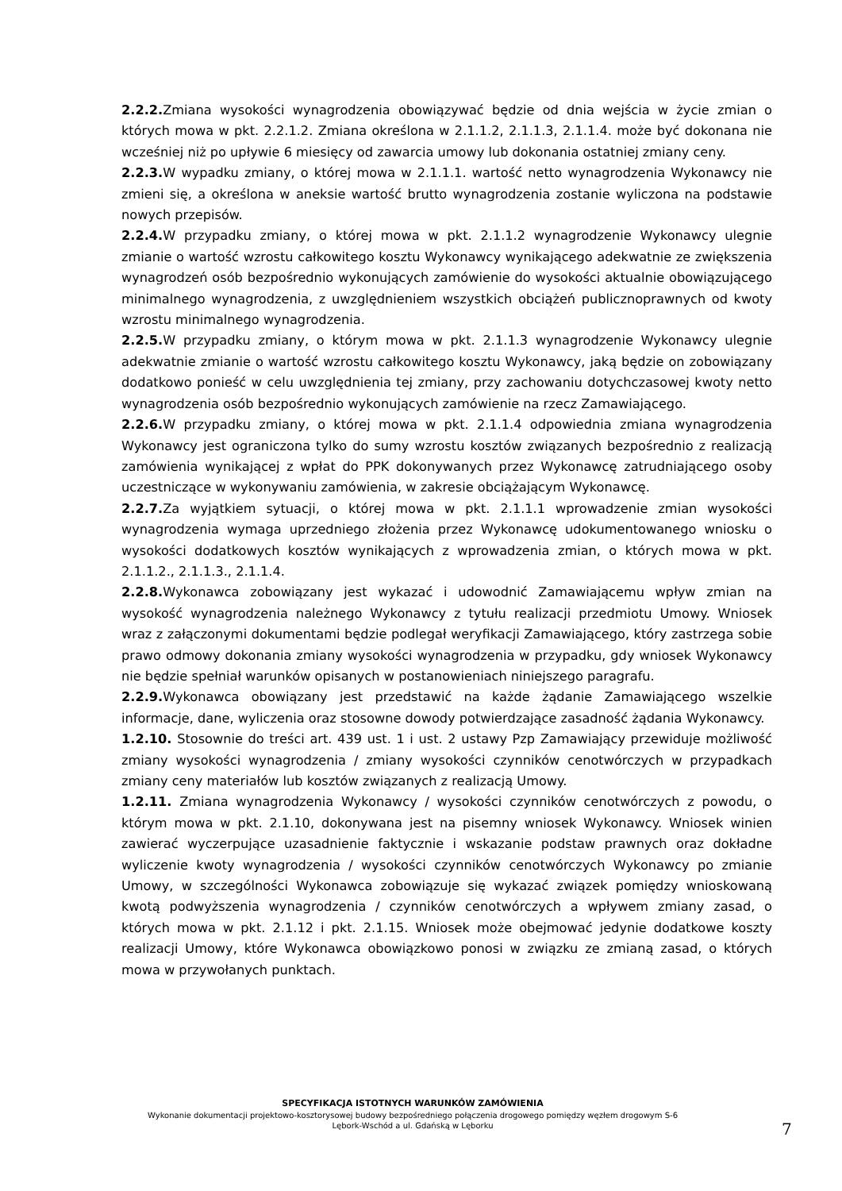2.2.2. Zmiana wysokości wynagrodzenia obowiązywać będzie od dnia wejścia w życie zmian o których mowa w pkt. 2.2.1.2. Zmiana określona w 2.1.1.2, 2.1.1.3, 2.1.1.4. może być dokonana nie wcześniej niż po upływie 6 miesięcy od zawarcia umowy lub dokonania ostatniej zmiany ceny.
2.2.3. W wypadku zmiany, o której mowa w 2.1.1.1. wartość netto wynagrodzenia Wykonawcy nie zmieni się, a określona w aneksie wartość brutto wynagrodzenia zostanie wyliczona na podstawie nowych przepisów.
2.2.4. W przypadku zmiany, o której mowa w pkt. 2.1.1.2 wynagrodzenie Wykonawcy ulegnie zmianie o wartość wzrostu całkowitego kosztu Wykonawcy wynikającego adekwatnie ze zwiększenia wynagrodzeń osób bezpośrednio wykonujących zamówienie do wysokości aktualnie obowiązującego minimalnego wynagrodzenia, z uwzględnieniem wszystkich obciążeń publicznoprawnych od kwoty wzrostu minimalnego wynagrodzenia.
2.2.5. W przypadku zmiany, o którym mowa w pkt. 2.1.1.3 wynagrodzenie Wykonawcy ulegnie adekwatnie zmianie o wartość wzrostu całkowitego kosztu Wykonawcy, jaką będzie on zobowiązany dodatkowo ponieść w celu uwzględnienia tej zmiany, przy zachowaniu dotychczasowej kwoty netto wynagrodzenia osób bezpośrednio wykonujących zamówienie na rzecz Zamawiającego.
2.2.6. W przypadku zmiany, o której mowa w pkt. 2.1.1.4 odpowiednia zmiana wynagrodzenia Wykonawcy jest ograniczona tylko do sumy wzrostu kosztów związanych bezpośrednio z realizacją zamówienia wynikającej z wpłat do PPK dokonywanych przez Wykonawcę zatrudniającego osoby uczestniczące w wykonywaniu zamówienia, w zakresie obciążającym Wykonawcę.
2.2.7. Za wyjątkiem sytuacji, o której mowa w pkt. 2.1.1.1 wprowadzenie zmian wysokości wynagrodzenia wymaga uprzedniego złożenia przez Wykonawcę udokumentowanego wniosku o wysokości dodatkowych kosztów wynikających z wprowadzenia zmian, o których mowa w pkt. 2.1.1.2., 2.1.1.3., 2.1.1.4.
2.2.8. Wykonawca zobowiązany jest wykazać i udowodnić Zamawiającemu wpływ zmian na wysokość wynagrodzenia należnego Wykonawcy z tytułu realizacji przedmiotu Umowy. Wniosek wraz z załączonymi dokumentami będzie podlegał weryfikacji Zamawiającego, który zastrzega sobie prawo odmowy dokonania zmiany wysokości wynagrodzenia w przypadku, gdy wniosek Wykonawcy nie będzie spełniał warunków opisanych w postanowieniach niniejszego paragrafu.
2.2.9. Wykonawca obowiązany jest przedstawić na każde żądanie Zamawiającego wszelkie informacje, dane, wyliczenia oraz stosowne dowody potwierdzające zasadność żądania Wykonawcy.
1.2.10. Stosownie do treści art. 439 ust. 1 i ust. 2 ustawy Pzp Zamawiający przewiduje możliwość zmiany wysokości wynagrodzenia / zmiany wysokości czynników cenotwórczych w przypadkach zmiany ceny materiałów lub kosztów związanych z realizacją Umowy.
1.2.11. Zmiana wynagrodzenia Wykonawcy / wysokości czynników cenotwórczych z powodu, o którym mowa w pkt. 2.1.10, dokonywana jest na pisemny wniosek Wykonawcy. Wniosek winien zawierać wyczerpujące uzasadnienie faktycznie i wskazanie podstaw prawnych oraz dokładne wyliczenie kwoty wynagrodzenia / wysokości czynników cenotwórczych Wykonawcy po zmianie Umowy, w szczególności Wykonawca zobowiązuje się wykazać związek pomiędzy wnioskowaną kwotą podwyższenia wynagrodzenia / czynników cenotwórczych a wpływem zmiany zasad, o których mowa w pkt. 2.1.12 i pkt. 2.1.15. Wniosek może obejmować jedynie dodatkowe koszty realizacji Umowy, które Wykonawca obowiązkowo ponosi w związku ze zmianą zasad, o których mowa w przywołanych punktach.
SPECYFIKACJA ISTOTNYCH WARUNKÓW ZAMÓWIENIA
Wykonanie dokumentacji projektowo-kosztorysowej budowy bezpośredniego połączenia drogowego pomiędzy węzłem drogowym S-6
Lębork-Wschód a ul. Gdańską w Lęborku
7